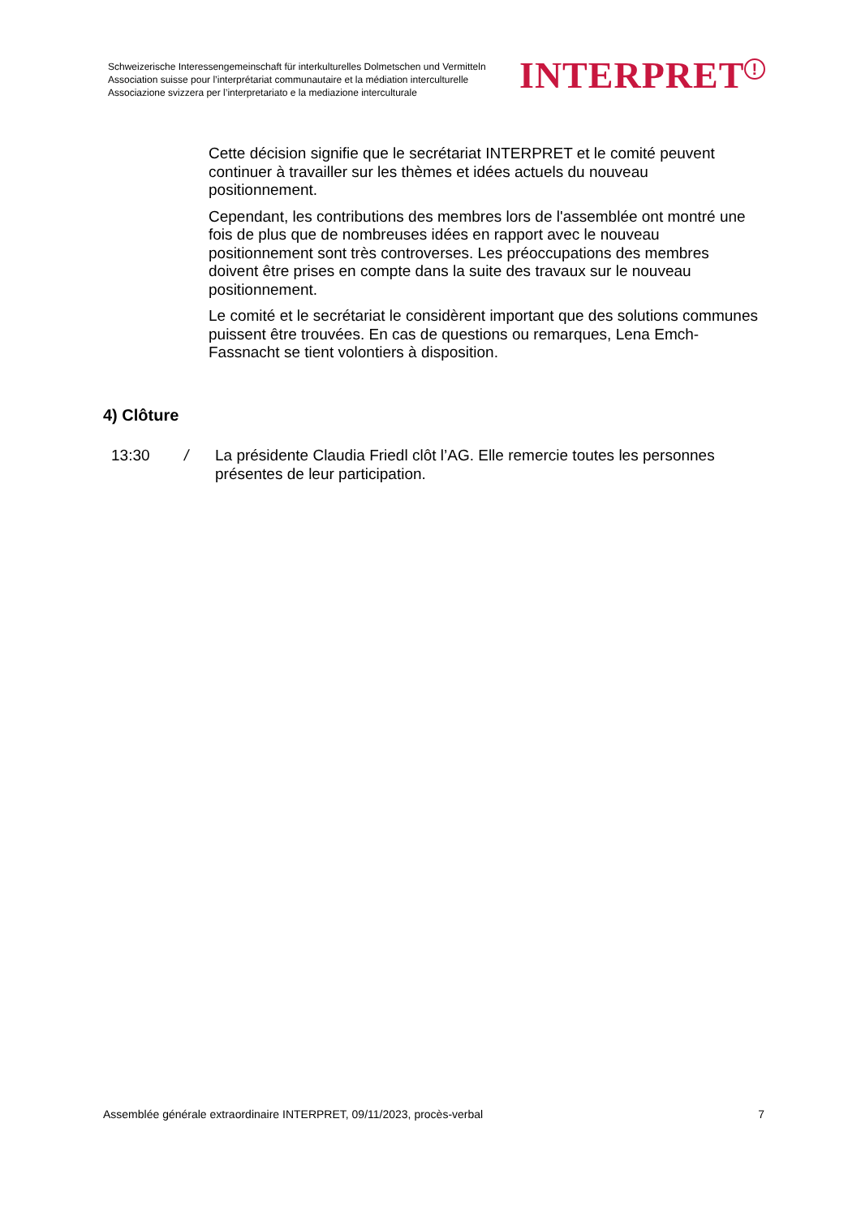Schweizerische Interessengemeinschaft für interkulturelles Dolmetschen und Vermitteln
Association suisse pour l’interprétariat communautaire et la médiation interculturelle
Associazione svizzera per l’interpretariato e la mediazione interculturale
INTERPRET<sup>!</sup>
Cette décision signifie que le secrétariat INTERPRET et le comité peuvent continuer à travailler sur les thèmes et idées actuels du nouveau positionnement.
Cependant, les contributions des membres lors de l'assemblée ont montré une fois de plus que de nombreuses idées en rapport avec le nouveau positionnement sont très controverses. Les préoccupations des membres doivent être prises en compte dans la suite des travaux sur le nouveau positionnement.
Le comité et le secrétariat le considèrent important que des solutions communes puissent être trouvées. En cas de questions ou remarques, Lena Emch-Fassnacht se tient volontiers à disposition.
4) Clôture
13:30 / La présidente Claudia Friedl clôt l’AG. Elle remercie toutes les personnes présentes de leur participation.
Assemblée générale extraordinaire INTERPRET, 09/11/2023, procès-verbal 7